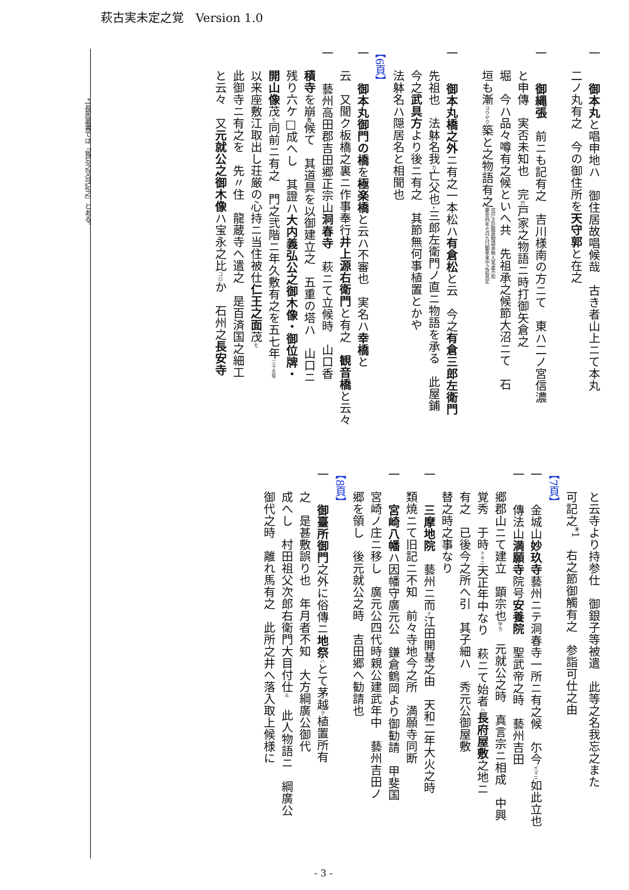萩古実未定之覚　Version 1.0
一　　御本丸と唱申地ハ　御住居故唱候哉　古き者山上ニて本丸
二ノ丸有之　今の御住所を天守郭と在之
一　　御縄張　前ニも記有之　吉川様南の方ニて　東ハ二ノ宮信濃
と申傳　実否未知也　完宍戸家之物語ニ時打御矢倉之
堀　今ハ品々噂有之候といへ共　先祖承之候節大沼ニて　石
垣も漸ヨウヤク築と之物語有之完戸主計殿直物語承候人実虚不知
慶安四年七月九日御家来中之武具定
一　　御本丸橋之外ニ有之一本松ハ有倉松と云　今之有倉三郎左衛門
先祖也　法躰名我カ亡父也ト三郎左衛門ノ直ニ物語を承る　此屋鋪
今之武具方より後ニ有之　其節無何事植置とかや
法躰名ハ隠居名と相聞也
【6頁】
一　　御本丸御門の橋を極楽橋と云ハ不審也　実名ハ幸橋と
云　又聞ク板橋之裏ニ作事奉行井上源右衛門と有之　観音橋と云々
一　　藝州高田郡吉田郷正宗山洞春寺　萩ニて立候時　山口香
積寺を崩敷候て　其道具を以御建立之　五重の塔ハ　山口ニ
残り六ケ□成へし　其證ハ大内義弘公之御木像・御位牌・
開山像茂モ同前ニ有之　門之弐階ニ年久敷有之を五七年三十五年
以来座敷江取出し荘厳の心持ニ当住被仕仁王之面茂モ
此御寺ニ有之を　先〃住　龍蔵寺へ遣之　是百済国之細工
と云々　又元就公之御木像ハ宝永之比コロか　石州之長安寺
と云寺より持参仕　御銀子等被遣　此等之名我忘之また
可記之<sup>*1</sup>　右之節御觸有之　参詣可仕之由
【7頁】
一　　金城山妙玖寺藝州ニテ洞春寺一所ニ有之候　尓今イマニ如此立也
一　　傳法山満願寺院号安養院　聖武帝之時　藝州吉田
郷郡山ニて建立　顕宗也宇カ　元就公之時　真言宗ニ相成　中興
覚秀　于時トキニ天正年中なり　萩ニて始者ハ長府屋敷之地ニ
有之　已後今之所へ引　其子細ハ　秀元公御屋敷
替之時之事なり
一　　三摩地院　藝州ニ而テ江田開基之由　天和二年大火之時
類焼ニて旧記ニ不知　前々寺地今之所　満願寺同断
一　　宮崎八幡ハ因幡守廣元公　鎌倉鶴岡より御勧請　甲斐国
宮崎ノ庄ニ移し　廣元公四代時親公建武年中　藝州吉田ノ
郷を領し　後元就公之時　吉田郷へ勧請也
【8頁】
一　　御臺所御門之外に俗傳ニ地祭 ハとて茅越ヲ植置所有
之　是甚敷誤り也　年月者不知　大方綱廣公御代
成へし　村田祖父次郎右衛門大目付仕ル　此人物語ニ　綱廣公
御代之時　離れ馬有之　此所之井へ落入取上候様に
*1長周叢書では『我忘之又可記之』とある。
- 3 -